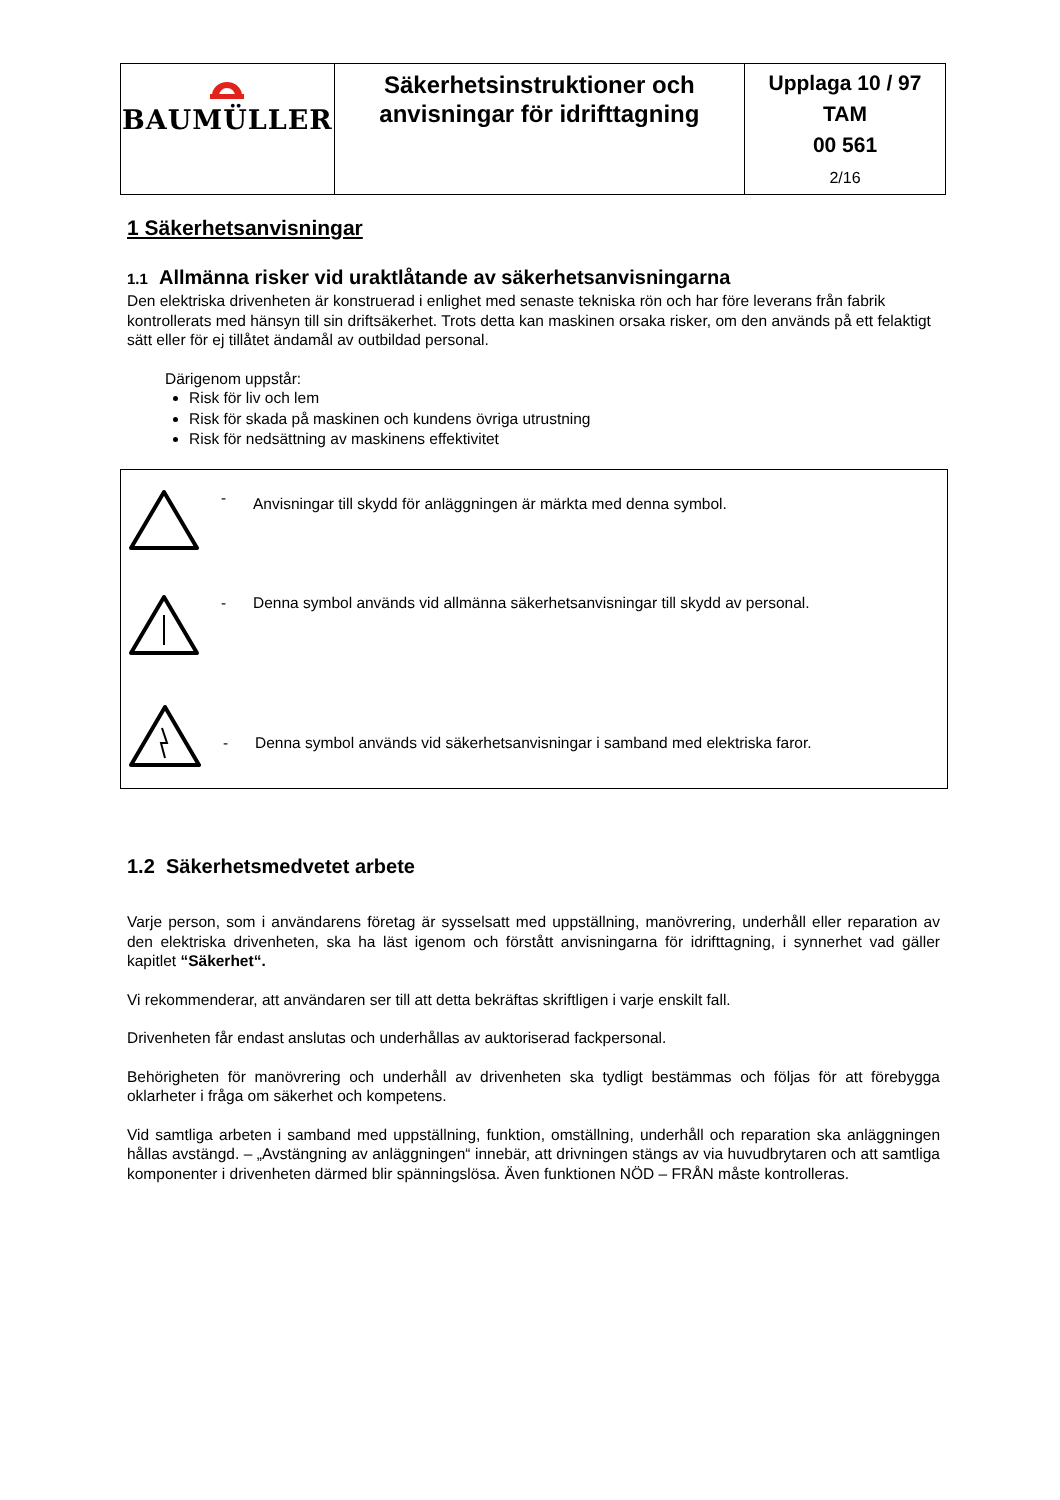| BAUMÜLLER | Säkerhetsinstruktioner och anvisningar för idrifttagning | Upplaga 10 / 97 TAM 00 561 2/16 |
1 Säkerhetsanvisningar
1.1 Allmänna risker vid uraktlåtande av säkerhetsanvisningarna
Den elektriska drivenheten är konstruerad i enlighet med senaste tekniska rön och har före leverans från fabrik kontrollerats med hänsyn till sin driftsäkerhet. Trots detta kan maskinen orsaka risker, om den används på ett felaktigt sätt eller för ej tillåtet ändamål av outbildad personal.
Därigenom uppstår:
Risk för liv och lem
Risk för skada på maskinen och kundens övriga utrustning
Risk för nedsättning av maskinens effektivitet
- Anvisningar till skydd för anläggningen är märkta med denna symbol.
- Denna symbol används vid allmänna säkerhetsanvisningar till skydd av personal.
- Denna symbol används vid säkerhetsanvisningar i samband med elektriska faror.
1.2 Säkerhetsmedvetet arbete
Varje person, som i användarens företag är sysselsatt med uppställning, manövrering, underhåll eller reparation av den elektriska drivenheten, ska ha läst igenom och förstått anvisningarna för idrifttagning, i synnerhet vad gäller kapitlet “Säkerhet“.
Vi rekommenderar, att användaren ser till att detta bekräftas skriftligen i varje enskilt fall.
Drivenheten får endast anslutas och underhållas av auktoriserad fackpersonal.
Behörigheten för manövrering och underhåll av drivenheten ska tydligt bestämmas och följas för att förebygga oklarheter i fråga om säkerhet och kompetens.
Vid samtliga arbeten i samband med uppställning, funktion, omställning, underhåll och reparation ska anläggningen hållas avstängd. – „Avstängning av anläggningen“ innebär, att drivningen stängs av via huvudbrytaren och att samtliga komponenter i drivenheten därmed blir spänningslösa. Även funktionen NÖD – FRÅN måste kontrolleras.